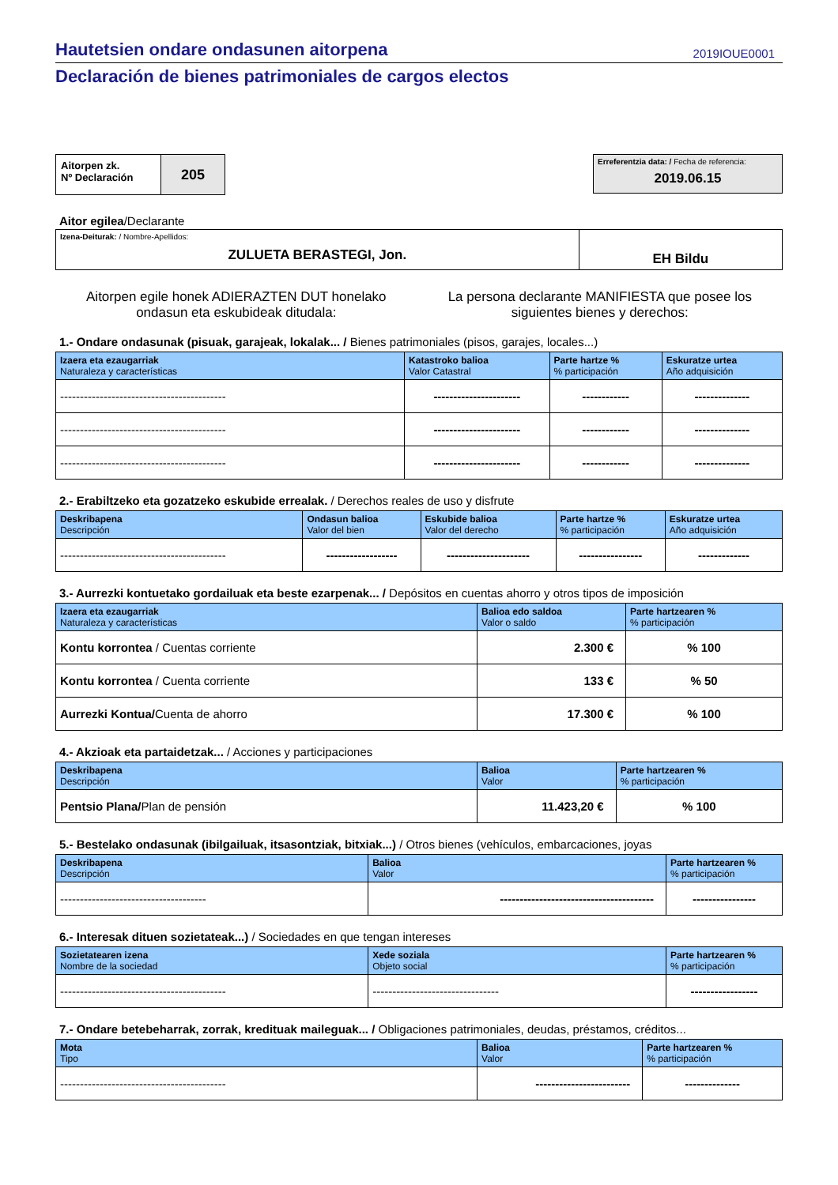Hautetsien ondare ondasunen aitorpena 2019IOUE0001
Declaración de bienes patrimoniales de cargos electos
Aitorpen zk.
Nº Declaración
205
Erreferentzia data: / Fecha de referencia:
2019.06.15
Aitor egilea/Declarante
| Izena-Deiturak: / Nombre-Apellidos: ZULUETA BERASTEGI, Jon. | EH Bildu |
Aitorpen egile honek ADIERAZTEN DUT honelako
ondasun eta eskubideak ditudala:
La persona declarante MANIFIESTA que posee los
siguientes bienes y derechos:
1.- Ondare ondasunak (pisuak, garajeak, lokalak... / Bienes patrimoniales (pisos, garajes, locales...)
| Izaera eta ezaugarriak Naturaleza y características | Katastroko balioa Valor Catastral | Parte hartze % % participación | Eskuratze urtea Año adquisición |
| --- | --- | --- | --- |
| ------------------------------------------ | ---------------------- | ------------ | -------------- |
| ------------------------------------------ | ---------------------- | ------------ | -------------- |
| ------------------------------------------ | ---------------------- | ------------ | -------------- |
2.- Erabiltzeko eta gozatzeko eskubide errealak. / Derechos reales de uso y disfrute
| Deskribapena Descripción | Ondasun balioa Valor del bien | Eskubide balioa Valor del derecho | Parte hartze % % participación | Eskuratze urtea Año adquisición |
| --- | --- | --- | --- | --- |
| ------------------------------------------ | ------------------ | --------------------- | ---------------- | ------------- |
3.- Aurrezki kontuetako gordailuak eta beste ezarpenak... / Depósitos en cuentas ahorro y otros tipos de imposición
| Izaera eta ezaugarriak Naturaleza y características | Balioa edo saldoa Valor o saldo | Parte hartzearen % % participación |
| --- | --- | --- |
| Kontu korrontea / Cuentas corriente | 2.300 € | % 100 |
| Kontu korrontea / Cuenta corriente | 133 € | % 50 |
| Aurrezki Kontua/ Cuenta de ahorro | 17.300 € | % 100 |
4.- Akzioak eta partaidetzak... / Acciones y participaciones
| Deskribapena Descripción | Balioa Valor | Parte hartzearen % % participación |
| --- | --- | --- |
| Pentsio Plana/ Plan de pensión | 11.423,20 € | % 100 |
5.- Bestelako ondasunak (ibilgailuak, itsasontziak, bitxiak...) / Otros bienes (vehículos, embarcaciones, joyas
| Deskribapena Descripción | Balioa Valor | Parte hartzearen % % participación |
| --- | --- | --- |
| ------------------------------------- | --------------------------------------- | ---------------- |
6.- Interesak dituen sozietateak...) / Sociedades en que tengan intereses
| Sozietatearen izena Nombre de la sociedad | Xede soziala Objeto social | Parte hartzearen % % participación |
| --- | --- | --- |
| ------------------------------------------ | -------------------------------- | ----------------- |
7.- Ondare betebeharrak, zorrak, kredituak maileguak... / Obligaciones patrimoniales, deudas, préstamos, créditos...
| Mota Tipo | Balioa Valor | Parte hartzearen % % participación |
| --- | --- | --- |
| ------------------------------------------ | ------------------------ | -------------- |